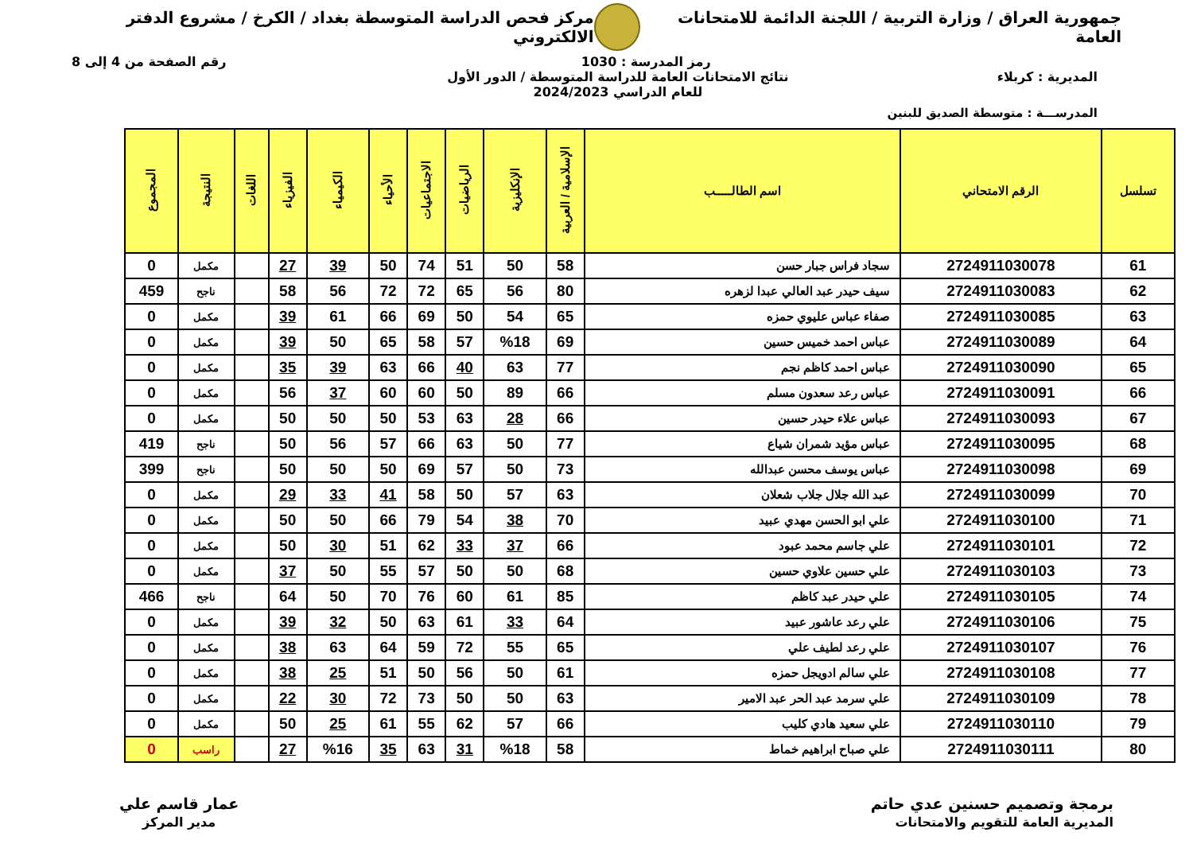جمهورية العراق / وزارة التربية / اللجنة الدائمة للامتحانات العامة
مركز فحص الدراسة المتوسطة بغداد / الكرخ / مشروع الدفتر الالكتروني
رمز المدرسة : 1030 رقم الصفحة من 4 إلى 8
المديرية : كربلاء نتائج الامتحانات العامة للدراسة المتوسطة / الدور الأول
للعام الدراسي 2024/2023
المدرســـة : متوسطة الصديق للبنين
| تسلسل | الرقم الامتحاني | اسم الطالـــــب | الإسلامية / العربية | الإنكليزية | الرياضيات | الاجتماعيات | الأحياء | الكيمياء | الفيزياء | اللغات | النتيجة | المجموع |
| --- | --- | --- | --- | --- | --- | --- | --- | --- | --- | --- | --- | --- |
| 61 | 2724911030078 | سجاد فراس جبار حسن | 58 | 50 | 51 | 74 | 50 | 39 | 27 | | مكمل | 0 |
| 62 | 2724911030083 | سيف حيدر عبد العالي عبدا لزهره | 80 | 56 | 65 | 72 | 72 | 56 | 58 | | ناجح | 459 |
| 63 | 2724911030085 | صفاء عباس عليوي حمزه | 65 | 54 | 50 | 69 | 66 | 61 | 39 | | مكمل | 0 |
| 64 | 2724911030089 | عباس احمد خميس حسين | 69 | %18 | 57 | 58 | 65 | 50 | 39 | | مكمل | 0 |
| 65 | 2724911030090 | عباس احمد كاظم نجم | 77 | 63 | 40 | 66 | 63 | 39 | 35 | | مكمل | 0 |
| 66 | 2724911030091 | عباس رعد سعدون مسلم | 66 | 89 | 50 | 60 | 60 | 37 | 56 | | مكمل | 0 |
| 67 | 2724911030093 | عباس علاء حيدر حسين | 66 | 28 | 63 | 53 | 50 | 50 | 50 | | مكمل | 0 |
| 68 | 2724911030095 | عباس مؤيد شمران شياع | 77 | 50 | 63 | 66 | 57 | 56 | 50 | | ناجح | 419 |
| 69 | 2724911030098 | عباس يوسف محسن عبدالله | 73 | 50 | 57 | 69 | 50 | 50 | 50 | | ناجح | 399 |
| 70 | 2724911030099 | عبد الله جلال جلاب شعلان | 63 | 57 | 50 | 58 | 41 | 33 | 29 | | مكمل | 0 |
| 71 | 2724911030100 | علي ابو الحسن مهدي عبيد | 70 | 38 | 54 | 79 | 66 | 50 | 50 | | مكمل | 0 |
| 72 | 2724911030101 | علي جاسم محمد عبود | 66 | 37 | 33 | 62 | 51 | 30 | 50 | | مكمل | 0 |
| 73 | 2724911030103 | علي حسين علاوي حسين | 68 | 50 | 50 | 57 | 55 | 50 | 37 | | مكمل | 0 |
| 74 | 2724911030105 | علي حيدر عبد كاظم | 85 | 61 | 60 | 76 | 70 | 50 | 64 | | ناجح | 466 |
| 75 | 2724911030106 | علي رعد عاشور عبيد | 64 | 33 | 61 | 63 | 50 | 32 | 39 | | مكمل | 0 |
| 76 | 2724911030107 | علي رعد لطيف علي | 65 | 55 | 72 | 59 | 64 | 63 | 38 | | مكمل | 0 |
| 77 | 2724911030108 | علي سالم ادويجل حمزه | 61 | 50 | 56 | 50 | 51 | 25 | 38 | | مكمل | 0 |
| 78 | 2724911030109 | علي سرمد عبد الحر عبد الامير | 63 | 50 | 50 | 73 | 72 | 30 | 22 | | مكمل | 0 |
| 79 | 2724911030110 | علي سعيد هادي كليب | 66 | 57 | 62 | 55 | 61 | 25 | 50 | | مكمل | 0 |
| 80 | 2724911030111 | علي صباح ابراهيم خماط | 58 | %18 | 31 | 63 | 35 | %16 | 27 | | راسب | 0 |
برمجة وتصميم حسنين عدي حاتم
المديرية العامة للتقويم والامتحانات
عمار قاسم علي
مدير المركز